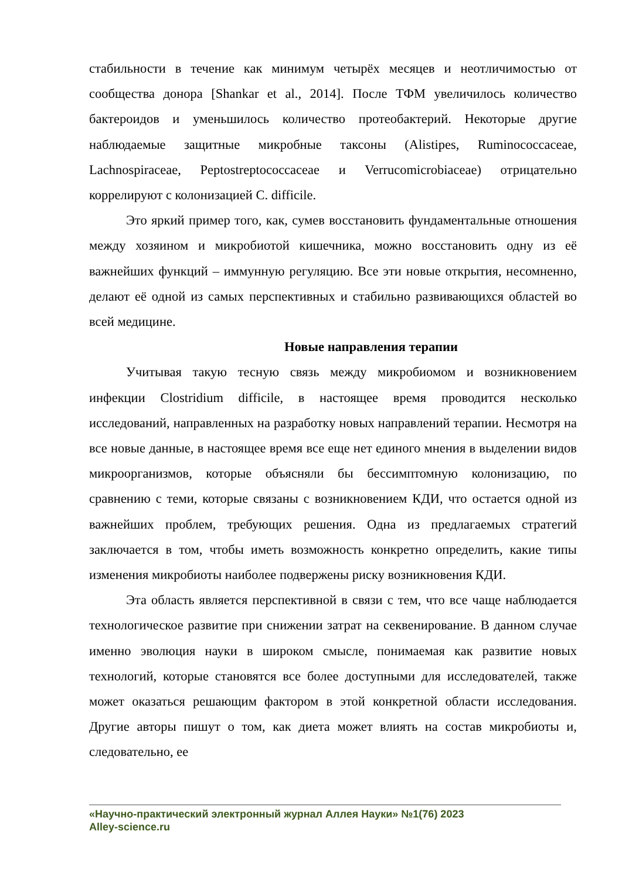стабильности в течение как минимум четырёх месяцев и неотличимостью от сообщества донора [Shankar et al., 2014]. После ТФМ увеличилось количество бактероидов и уменьшилось количество протеобактерий. Некоторые другие наблюдаемые защитные микробные таксоны (Alistipes, Ruminococcaceae, Lachnospiraceae, Peptostreptococcaceae и Verrucomicrobiaceae) отрицательно коррелируют с колонизацией C. difficile.
Это яркий пример того, как, сумев восстановить фундаментальные отношения между хозяином и микробиотой кишечника, можно восстановить одну из её важнейших функций – иммунную регуляцию. Все эти новые открытия, несомненно, делают её одной из самых перспективных и стабильно развивающихся областей во всей медицине.
Новые направления терапии
Учитывая такую тесную связь между микробиомом и возникновением инфекции Clostridium difficile, в настоящее время проводится несколько исследований, направленных на разработку новых направлений терапии. Несмотря на все новые данные, в настоящее время все еще нет единого мнения в выделении видов микроорганизмов, которые объясняли бы бессимптомную колонизацию, по сравнению с теми, которые связаны с возникновением КДИ, что остается одной из важнейших проблем, требующих решения. Одна из предлагаемых стратегий заключается в том, чтобы иметь возможность конкретно определить, какие типы изменения микробиоты наиболее подвержены риску возникновения КДИ.
Эта область является перспективной в связи с тем, что все чаще наблюдается технологическое развитие при снижении затрат на секвенирование. В данном случае именно эволюция науки в широком смысле, понимаемая как развитие новых технологий, которые становятся все более доступными для исследователей, также может оказаться решающим фактором в этой конкретной области исследования. Другие авторы пишут о том, как диета может влиять на состав микробиоты и, следовательно, ее
«Научно-практический электронный журнал Аллея Науки» №1(76) 2023
Alley-science.ru